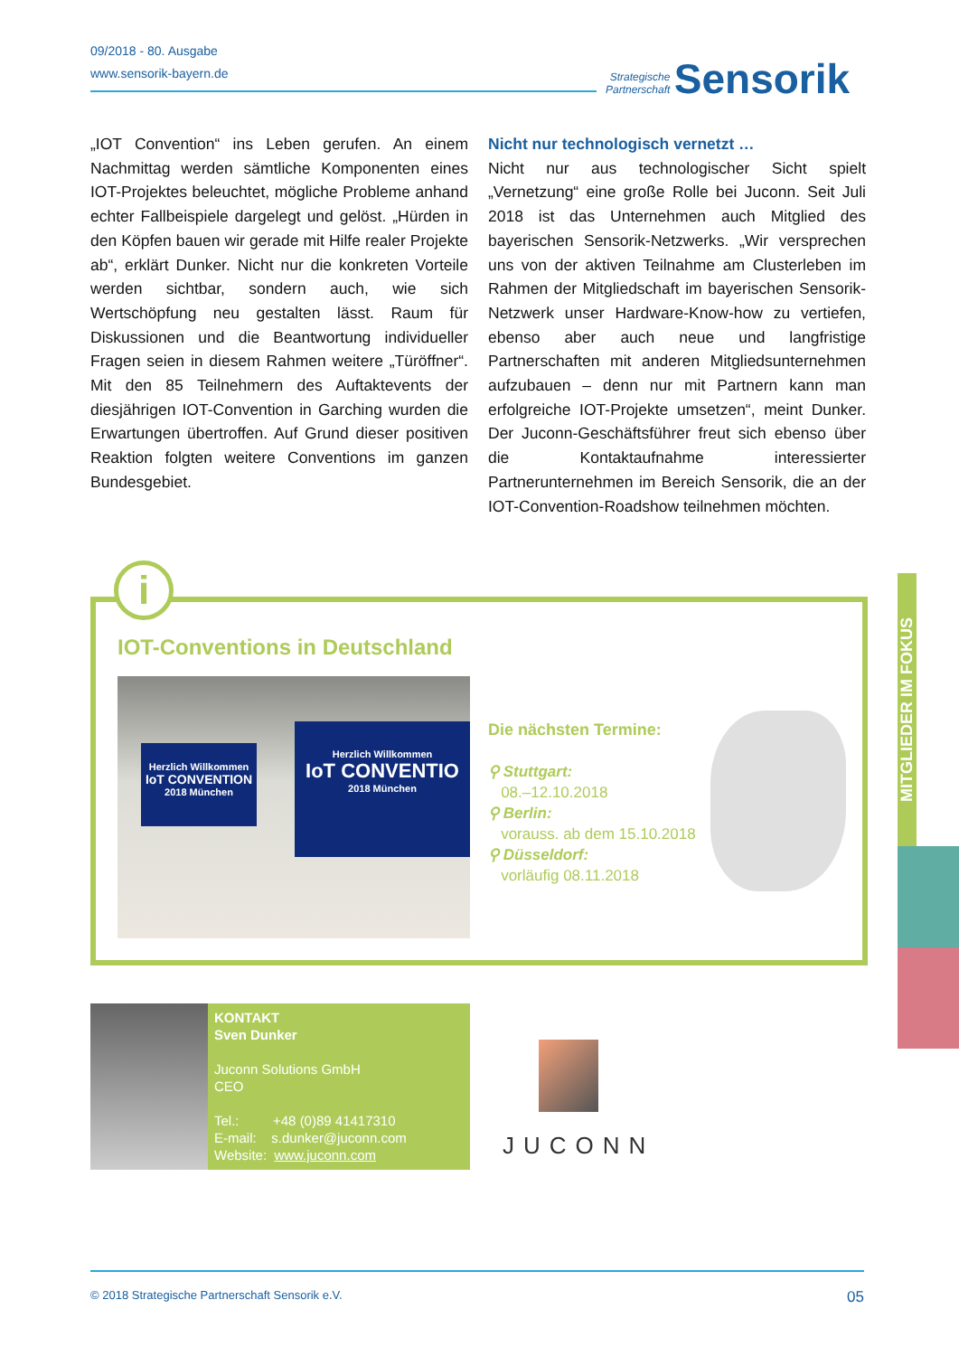09/2018 - 80. Ausgabe
www.sensorik-bayern.de
Strategische
Partnerschaft Sensorik
„IOT Convention“ ins Leben gerufen. An einem Nachmittag werden sämtliche Komponenten eines IOT-Projektes beleuchtet, mögliche Probleme anhand echter Fallbeispiele dargelegt und gelöst. „Hürden in den Köpfen bauen wir gerade mit Hilfe realer Projekte ab“, erklärt Dunker. Nicht nur die konkreten Vorteile werden sichtbar, sondern auch, wie sich Wertschöpfung neu gestalten lässt. Raum für Diskussionen und die Beantwortung individueller Fragen seien in diesem Rahmen weitere „Türöffner“. Mit den 85 Teilnehmern des Auftaktevents der diesjährigen IOT-Convention in Garching wurden die Erwartungen übertroffen. Auf Grund dieser positiven Reaktion folgten weitere Conventions im ganzen Bundesgebiet.
Nicht nur technologisch vernetzt …
Nicht nur aus technologischer Sicht spielt „Vernetzung“ eine große Rolle bei Juconn. Seit Juli 2018 ist das Unternehmen auch Mitglied des bayerischen Sensorik-Netzwerks. „Wir versprechen uns von der aktiven Teilnahme am Clusterleben im Rahmen der Mitgliedschaft im bayerischen Sensorik-Netzwerk unser Hardware-Know-how zu vertiefen, ebenso aber auch neue und langfristige Partnerschaften mit anderen Mitgliedsunternehmen aufzubauen – denn nur mit Partnern kann man erfolgreiche IOT-Projekte umsetzen“, meint Dunker. Der Juconn-Geschäftsführer freut sich ebenso über die Kontaktaufnahme interessierter Partnerunternehmen im Bereich Sensorik, die an der IOT-Convention-Roadshow teilnehmen möchten.
i
IOT-Conventions in Deutschland
Herzlich Willkommen
IoT CONVENTION
2018 München
Herzlich Willkommen
IoT CONVENTIO
2018 München
Die nächsten Termine:
⚲ Stuttgart:
08.–12.10.2018
⚲ Berlin:
vorauss. ab dem 15.10.2018
⚲ Düsseldorf:
vorläufig 08.11.2018
MITGLIEDER IM FOKUS
KONTAKT
Sven Dunker
Juconn Solutions GmbH
CEO
Tel.: +48 (0)89 41417310
E-mail: s.dunker@juconn.com
Website: www.juconn.com
JUCONN
© 2018 Strategische Partnerschaft Sensorik e.V. 05